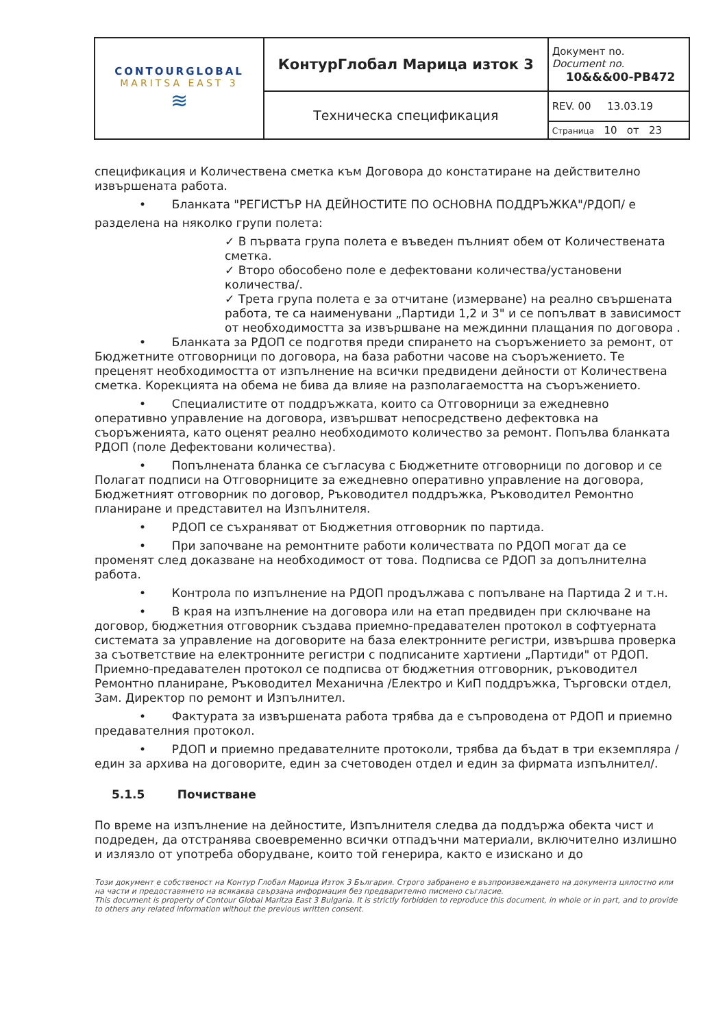| CONTOURGLOBAL MARITSA EAST 3 ≋ | КонтурГлобал Марица изток 3 | Документ no. Document no. 10&&&00-PB472 |
| | Техническа спецификация | REV. 00 13.03.19 |
| | | Страница 10 от 23 |
спецификация и Количествена сметка към Договора до констатиране на действително извършената работа.
• Бланката "РЕГИСТЪР НА ДЕЙНОСТИТЕ ПО ОСНОВНА ПОДДРЪЖКА"/РДОП/ е
разделена на няколко групи полета:
✓ В първата група полета е въведен пълният обем от Количествената сметка.
✓ Второ обособено поле е дефектовани количества/установени количества/.
✓ Трета група полета е за отчитане (измерване) на реално свършената работа, те са наименувани „Партиди 1,2 и 3" и се попълват в зависимост от необходимостта за извършване на междинни плащания по договора .
• Бланката за РДОП се подготвя преди спирането на съоръжението за ремонт, от Бюджетните отговорници по договора, на база работни часове на съоръжението. Те преценят необходимостта от изпълнение на всички предвидени дейности от Количествена сметка. Корекцията на обема не бива да влияе на разполагаемостта на съоръжението.
• Специалистите от поддръжката, които са Отговорници за ежедневно оперативно управление на договора, извършват непосредствено дефектовка на съоръженията, като оценят реално необходимото количество за ремонт. Попълва бланката РДОП (поле Дефектовани количества).
• Попълнената бланка се съгласува с Бюджетните отговорници по договор и се Полагат подписи на Отговорниците за ежедневно оперативно управление на договора, Бюджетният отговорник по договор, Ръководител поддръжка, Ръководител Ремонтно планиране и представител на Изпълнителя.
• РДОП се съхраняват от Бюджетния отговорник по партида.
• При започване на ремонтните работи количествата по РДОП могат да се променят след доказване на необходимост от това. Подписва се РДОП за допълнителна работа.
• Контрола по изпълнение на РДОП продължава с попълване на Партида 2 и т.н.
• В края на изпълнение на договора или на етап предвиден при сключване на договор, бюджетния отговорник създава приемно-предавателен протокол в софтуерната системата за управление на договорите на база електронните регистри, извършва проверка за съответствие на електронните регистри с подписаните хартиени „Партиди" от РДОП. Приемно-предавателен протокол се подписва от бюджетния отговорник, ръководител Ремонтно планиране, Ръководител Механична /Електро и КиП поддръжка, Търговски отдел, Зам. Директор по ремонт и Изпълнител.
• Фактурата за извършената работа трябва да е съпроводена от РДОП и приемно предавателния протокол.
• РДОП и приемно предавателните протоколи, трябва да бъдат в три екземпляра / един за архива на договорите, един за счетоводен отдел и един за фирмата изпълнител/.
5.1.5 Почистване
По време на изпълнение на дейностите, Изпълнителя следва да поддържа обекта чист и подреден, да отстранява своевременно всички отпадъчни материали, включително излишно и излязло от употреба оборудване, които той генерира, както е изискано и до
Този документ е собственост на Контур Глобал Марица Изток 3 България. Строго забранено е възпроизвеждането на документа цялостно или на части и предоставянето на всякаква свързана информация без предварително писмено съгласие.
This document is property of Contour Global Maritza East 3 Bulgaria. It is strictly forbidden to reproduce this document, in whole or in part, and to provide to others any related information without the previous written consent.